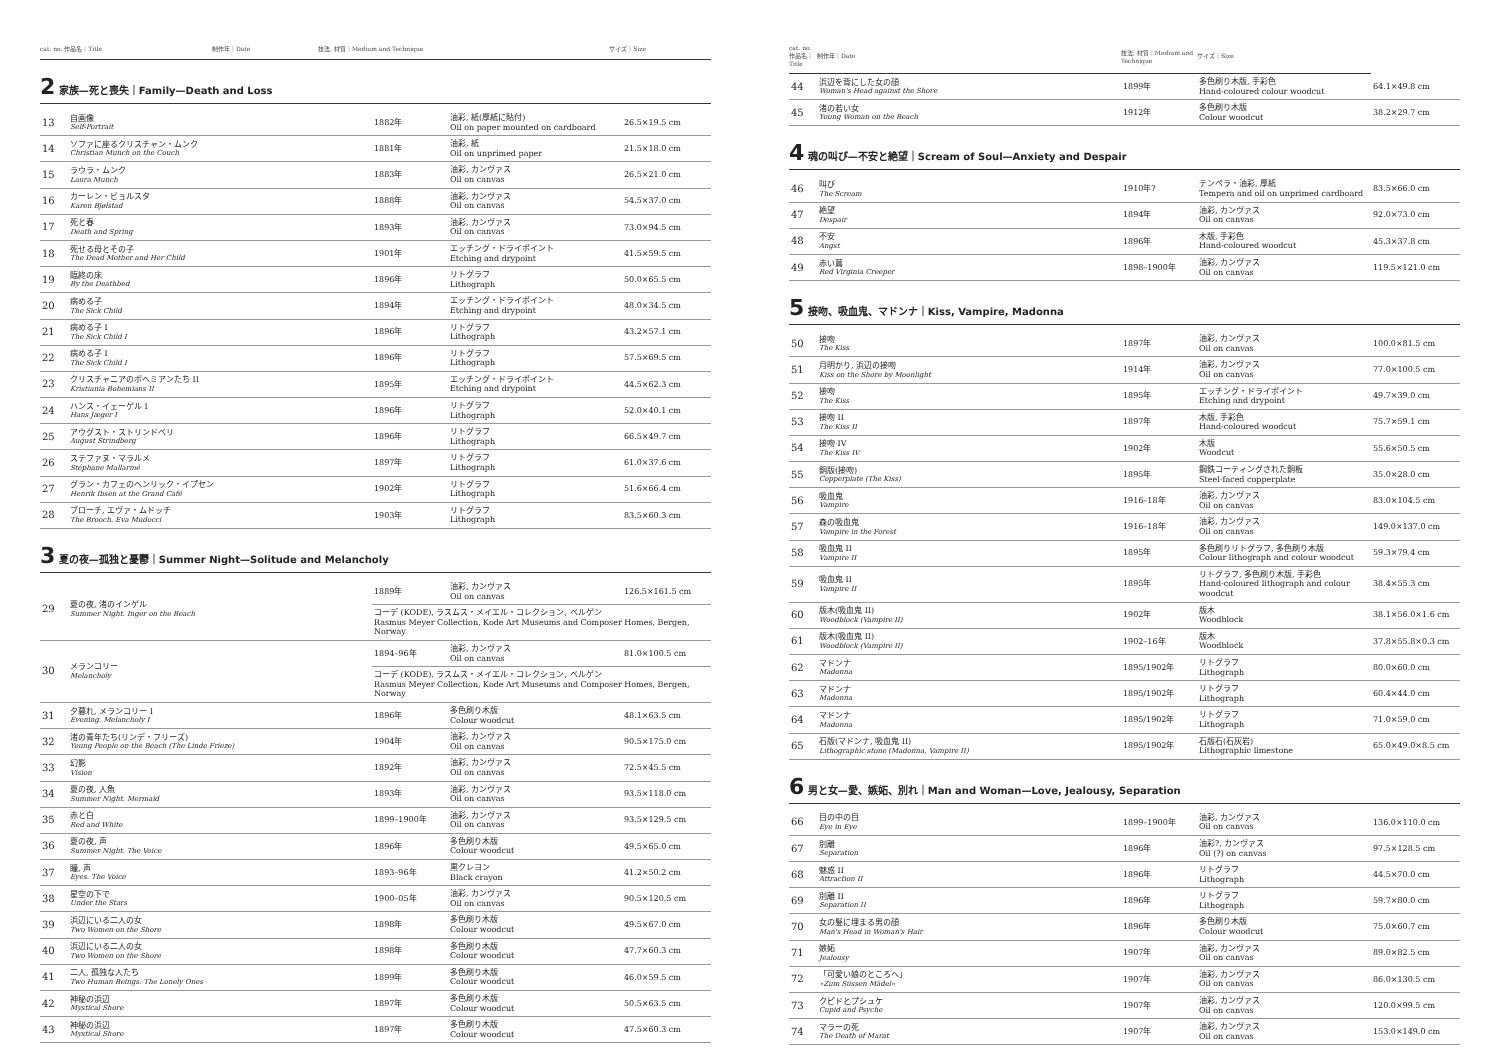| cat. no. 作品名｜Title | 制作年｜Date | 技法, 材質｜Medium and Technique | サイズ｜Size |
| --- | --- | --- | --- |
2 家族—死と喪失｜Family—Death and Loss
| 13 | 自画像 Self-Portrait | 1882年 | 油彩, 紙(厚紙に貼付) Oil on paper mounted on cardboard | 26.5×19.5 cm |
| 14 | ソファに座るクリスチャン・ムンク Christian Munch on the Couch | 1881年 | 油彩, 紙 Oil on unprimed paper | 21.5×18.0 cm |
| 15 | ラウラ・ムンク Laura Munch | 1883年 | 油彩, カンヴァス Oil on canvas | 26.5×21.0 cm |
| 16 | カーレン・ビョルスタ Karen Bjølstad | 1888年 | 油彩, カンヴァス Oil on canvas | 54.5×37.0 cm |
| 17 | 死と春 Death and Spring | 1893年 | 油彩, カンヴァス Oil on canvas | 73.0×94.5 cm |
| 18 | 死せる母とその子 The Dead Mother and Her Child | 1901年 | エッチング・ドライポイント Etching and drypoint | 41.5×59.5 cm |
| 19 | 臨終の床 By the Deathbed | 1896年 | リトグラフ Lithograph | 50.0×65.5 cm |
| 20 | 病める子 The Sick Child | 1894年 | エッチング・ドライポイント Etching and drypoint | 48.0×34.5 cm |
| 21 | 病める子 I The Sick Child I | 1896年 | リトグラフ Lithograph | 43.2×57.1 cm |
| 22 | 病める子 I The Sick Child I | 1896年 | リトグラフ Lithograph | 57.5×69.5 cm |
| 23 | クリスチャニアのボヘミアンたち II Kristiania Bohemians II | 1895年 | エッチング・ドライポイント Etching and drypoint | 44.5×62.3 cm |
| 24 | ハンス・イェーゲル I Hans Jæger I | 1896年 | リトグラフ Lithograph | 52.0×40.1 cm |
| 25 | アウグスト・ストリンドベリ August Strindberg | 1896年 | リトグラフ Lithograph | 66.5×49.7 cm |
| 26 | ステファヌ・マラルメ Stéphane Mallarmé | 1897年 | リトグラフ Lithograph | 61.0×37.6 cm |
| 27 | グラン・カフェのヘンリック・イプセン Henrik Ibsen at the Grand Café | 1902年 | リトグラフ Lithograph | 51.6×66.4 cm |
| 28 | ブローチ, エヴァ・ムドッチ The Brooch. Eva Mudocci | 1903年 | リトグラフ Lithograph | 83.5×60.3 cm |
3 夏の夜—孤独と憂鬱｜Summer Night—Solitude and Melancholy
| 29 | 夏の夜, 渚のインゲル Summer Night. Inger on the Beach | 1889年 | 油彩, カンヴァス Oil on canvas | 126.5×161.5 cm |
| | | コーデ (KODE), ラスムス・メイエル・コレクション, ベルゲン Rasmus Meyer Collection, Kode Art Museums and Composer Homes, Bergen, Norway | | |
| 30 | メランコリー Melancholy | 1894–96年 | 油彩, カンヴァス Oil on canvas | 81.0×100.5 cm |
| | | コーデ (KODE), ラスムス・メイエル・コレクション, ベルゲン Rasmus Meyer Collection, Kode Art Museums and Composer Homes, Bergen, Norway | | |
| 31 | 夕暮れ, メランコリー I Evening. Melancholy I | 1896年 | 多色刷り木版 Colour woodcut | 48.1×63.5 cm |
| 32 | 渚の青年たち(リンデ・フリーズ) Young People on the Beach (The Linde Frieze) | 1904年 | 油彩, カンヴァス Oil on canvas | 90.5×175.0 cm |
| 33 | 幻影 Vision | 1892年 | 油彩, カンヴァス Oil on canvas | 72.5×45.5 cm |
| 34 | 夏の夜, 人魚 Summer Night. Mermaid | 1893年 | 油彩, カンヴァス Oil on canvas | 93.5×118.0 cm |
| 35 | 赤と白 Red and White | 1899–1900年 | 油彩, カンヴァス Oil on canvas | 93.5×129.5 cm |
| 36 | 夏の夜, 声 Summer Night. The Voice | 1896年 | 多色刷り木版 Colour woodcut | 49.5×65.0 cm |
| 37 | 瞳, 声 Eyes. The Voice | 1893–96年 | 黒クレヨン Black crayon | 41.2×50.2 cm |
| 38 | 星空の下で Under the Stars | 1900–05年 | 油彩, カンヴァス Oil on canvas | 90.5×120.5 cm |
| 39 | 浜辺にいる二人の女 Two Women on the Shore | 1898年 | 多色刷り木版 Colour woodcut | 49.5×67.0 cm |
| 40 | 浜辺にいる二人の女 Two Women on the Shore | 1898年 | 多色刷り木版 Colour woodcut | 47.7×60.3 cm |
| 41 | 二人, 孤独な人たち Two Human Beings. The Lonely Ones | 1899年 | 多色刷り木版 Colour woodcut | 46.0×59.5 cm |
| 42 | 神秘の浜辺 Mystical Shore | 1897年 | 多色刷り木版 Colour woodcut | 50.5×63.5 cm |
| 43 | 神秘の浜辺 Mystical Shore | 1897年 | 多色刷り木版 Colour woodcut | 47.5×60.3 cm |
| cat. no. 作品名｜Title | 制作年｜Date | 技法, 材質｜Medium and Technique | サイズ｜Size | |
| --- | --- | --- | --- | --- |
| 44 | 浜辺を背にした女の顔 Woman's Head against the Shore | 1899年 | 多色刷り木版, 手彩色 Hand-coloured colour woodcut | 64.1×49.8 cm |
| 45 | 渚の若い女 Young Woman on the Beach | 1912年 | 多色刷り木版 Colour woodcut | 38.2×29.7 cm |
4 魂の叫び—不安と絶望｜Scream of Soul—Anxiety and Despair
| 46 | 叫び The Scream | 1910年? | テンペラ・油彩, 厚紙 Tempera and oil on unprimed cardboard | 83.5×66.0 cm |
| 47 | 絶望 Despair | 1894年 | 油彩, カンヴァス Oil on canvas | 92.0×73.0 cm |
| 48 | 不安 Angst | 1896年 | 木版, 手彩色 Hand-coloured woodcut | 45.3×37.8 cm |
| 49 | 赤い蔦 Red Virginia Creeper | 1898–1900年 | 油彩, カンヴァス Oil on canvas | 119.5×121.0 cm |
5 接吻、吸血鬼、マドンナ｜Kiss, Vampire, Madonna
| 50 | 接吻 The Kiss | 1897年 | 油彩, カンヴァス Oil on canvas | 100.0×81.5 cm |
| 51 | 月明かり, 浜辺の接吻 Kiss on the Shore by Moonlight | 1914年 | 油彩, カンヴァス Oil on canvas | 77.0×100.5 cm |
| 52 | 接吻 The Kiss | 1895年 | エッチング・ドライポイント Etching and drypoint | 49.7×39.0 cm |
| 53 | 接吻 II The Kiss II | 1897年 | 木版, 手彩色 Hand-coloured woodcut | 75.7×59.1 cm |
| 54 | 接吻 IV The Kiss IV | 1902年 | 木版 Woodcut | 55.6×50.5 cm |
| 55 | 銅版(接吻) Copperplate (The Kiss) | 1895年 | 鋼鉄コーティングされた銅板 Steel-faced copperplate | 35.0×28.0 cm |
| 56 | 吸血鬼 Vampire | 1916–18年 | 油彩, カンヴァス Oil on canvas | 83.0×104.5 cm |
| 57 | 森の吸血鬼 Vampire in the Forest | 1916–18年 | 油彩, カンヴァス Oil on canvas | 149.0×137.0 cm |
| 58 | 吸血鬼 II Vampire II | 1895年 | 多色刷りリトグラフ, 多色刷り木版 Colour lithograph and colour woodcut | 59.3×79.4 cm |
| 59 | 吸血鬼 II Vampire II | 1895年 | リトグラフ, 多色刷り木版, 手彩色 Hand-coloured lithograph and colour woodcut | 38.4×55.3 cm |
| 60 | 版木(吸血鬼 II) Woodblock (Vampire II) | 1902年 | 版木 Woodblock | 38.1×56.0×1.6 cm |
| 61 | 版木(吸血鬼 II) Woodblock (Vampire II) | 1902–16年 | 版木 Woodblock | 37.8×55.8×0.3 cm |
| 62 | マドンナ Madonna | 1895/1902年 | リトグラフ Lithograph | 80.0×60.0 cm |
| 63 | マドンナ Madonna | 1895/1902年 | リトグラフ Lithograph | 60.4×44.0 cm |
| 64 | マドンナ Madonna | 1895/1902年 | リトグラフ Lithograph | 71.0×59.0 cm |
| 65 | 石版(マドンナ, 吸血鬼 II) Lithographic stone (Madonna, Vampire II) | 1895/1902年 | 石版石(石灰岩) Lithographic limestone | 65.0×49.0×8.5 cm |
6 男と女—愛、嫉妬、別れ｜Man and Woman—Love, Jealousy, Separation
| 66 | 目の中の目 Eye in Eye | 1899–1900年 | 油彩, カンヴァス Oil on canvas | 136.0×110.0 cm |
| 67 | 別離 Separation | 1896年 | 油彩?, カンヴァス Oil (?) on canvas | 97.5×128.5 cm |
| 68 | 魅惑 II Attraction II | 1896年 | リトグラフ Lithograph | 44.5×70.0 cm |
| 69 | 別離 II Separation II | 1896年 | リトグラフ Lithograph | 59.7×80.0 cm |
| 70 | 女の髪に埋まる男の顔 Man's Head in Woman's Hair | 1896年 | 多色刷り木版 Colour woodcut | 75.0×60.7 cm |
| 71 | 嫉妬 Jealousy | 1907年 | 油彩, カンヴァス Oil on canvas | 89.0×82.5 cm |
| 72 | 「可愛い娘のところへ」 »Zum Süssen Mädel« | 1907年 | 油彩, カンヴァス Oil on canvas | 86.0×130.5 cm |
| 73 | クピドとプシュケ Cupid and Psyche | 1907年 | 油彩, カンヴァス Oil on canvas | 120.0×99.5 cm |
| 74 | マラーの死 The Death of Marat | 1907年 | 油彩, カンヴァス Oil on canvas | 153.0×149.0 cm |